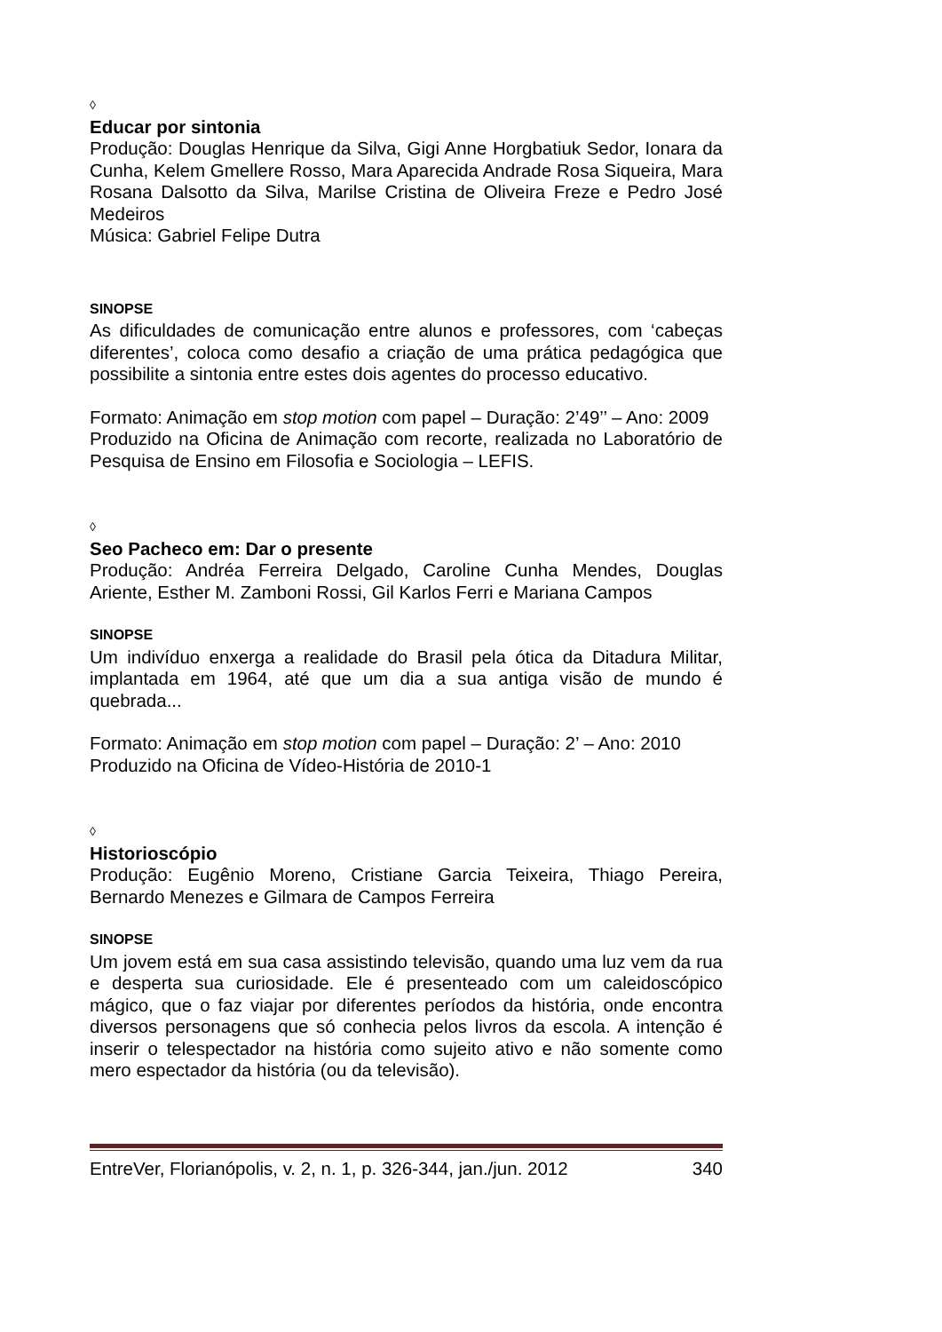◊
Educar por sintonia
Produção: Douglas Henrique da Silva, Gigi Anne Horgbatiuk Sedor, Ionara da Cunha, Kelem Gmellere Rosso, Mara Aparecida Andrade Rosa Siqueira, Mara Rosana Dalsotto da Silva, Marilse Cristina de Oliveira Freze e Pedro José Medeiros
Música: Gabriel Felipe Dutra
SINOPSE
As dificuldades de comunicação entre alunos e professores, com ‘cabeças diferentes’, coloca como desafio a criação de uma prática pedagógica que possibilite a sintonia entre estes dois agentes do processo educativo.
Formato: Animação em stop motion com papel – Duração: 2’49’’ – Ano: 2009
Produzido na Oficina de Animação com recorte, realizada no Laboratório de Pesquisa de Ensino em Filosofia e Sociologia – LEFIS.
◊
Seo Pacheco em: Dar o presente
Produção: Andréa Ferreira Delgado, Caroline Cunha Mendes, Douglas Ariente, Esther M. Zamboni Rossi, Gil Karlos Ferri e Mariana Campos
SINOPSE
Um indivíduo enxerga a realidade do Brasil pela ótica da Ditadura Militar, implantada em 1964, até que um dia a sua antiga visão de mundo é quebrada...
Formato: Animação em stop motion com papel – Duração: 2’ – Ano: 2010
Produzido na Oficina de Vídeo-História de 2010-1
◊
Historioscópio
Produção: Eugênio Moreno, Cristiane Garcia Teixeira, Thiago Pereira, Bernardo Menezes e Gilmara de Campos Ferreira
SINOPSE
Um jovem está em sua casa assistindo televisão, quando uma luz vem da rua e desperta sua curiosidade. Ele é presenteado com um caleidoscópico mágico, que o faz viajar por diferentes períodos da história, onde encontra diversos personagens que só conhecia pelos livros da escola. A intenção é inserir o telespectador na história como sujeito ativo e não somente como mero espectador da história (ou da televisão).
EntreVer, Florianópolis, v. 2, n. 1, p. 326-344, jan./jun. 2012 340